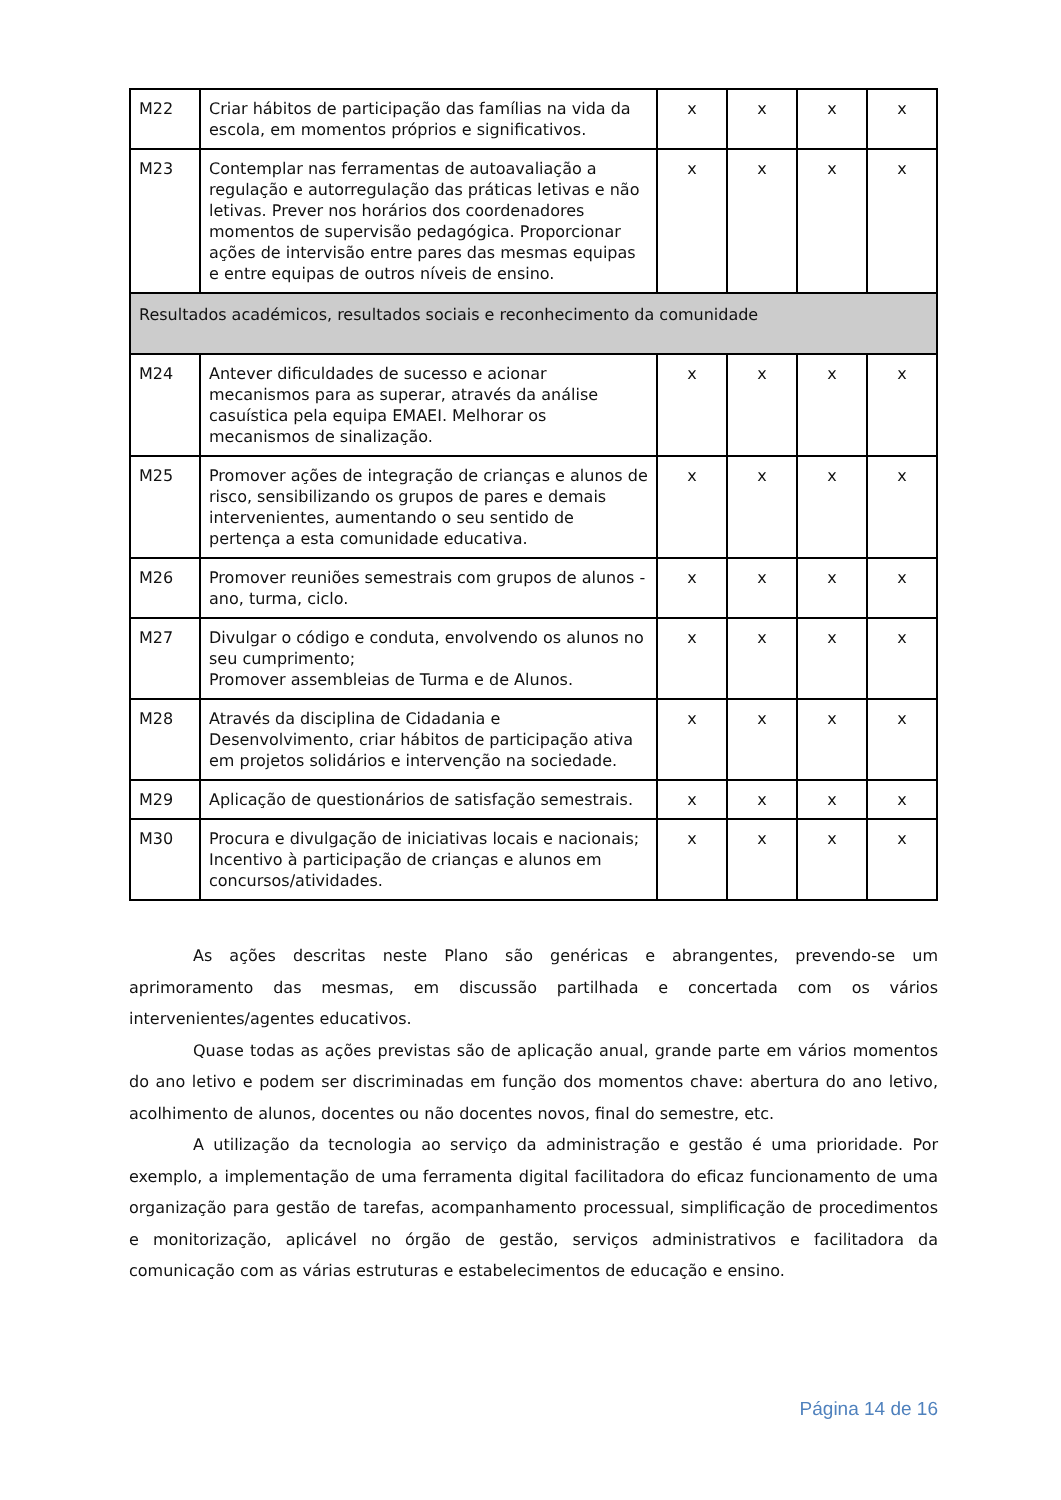| M22 | Criar hábitos de participação das famílias na vida da escola, em momentos próprios e significativos. | x | x | x | x |
| M23 | Contemplar nas ferramentas de autoavaliação a regulação e autorregulação das práticas letivas e não letivas. Prever nos horários dos coordenadores momentos de supervisão pedagógica. Proporcionar ações de intervisão entre pares das mesmas equipas e entre equipas de outros níveis de ensino. | x | x | x | x |
| Resultados académicos, resultados sociais e reconhecimento da comunidade | | | | | |
| M24 | Antever dificuldades de sucesso e acionar mecanismos para as superar, através da análise casuística pela equipa EMAEI. Melhorar os mecanismos de sinalização. | x | x | x | x |
| M25 | Promover ações de integração de crianças e alunos de risco, sensibilizando os grupos de pares e demais intervenientes, aumentando o seu sentido de pertença a esta comunidade educativa. | x | x | x | x |
| M26 | Promover reuniões semestrais com grupos de alunos - ano, turma, ciclo. | x | x | x | x |
| M27 | Divulgar o código e conduta, envolvendo os alunos no seu cumprimento; Promover assembleias de Turma e de Alunos. | x | x | x | x |
| M28 | Através da disciplina de Cidadania e Desenvolvimento, criar hábitos de participação ativa em projetos solidários e intervenção na sociedade. | x | x | x | x |
| M29 | Aplicação de questionários de satisfação semestrais. | x | x | x | x |
| M30 | Procura e divulgação de iniciativas locais e nacionais; Incentivo à participação de crianças e alunos em concursos/atividades. | x | x | x | x |
As ações descritas neste Plano são genéricas e abrangentes, prevendo-se um aprimoramento das mesmas, em discussão partilhada e concertada com os vários intervenientes/agentes educativos.
Quase todas as ações previstas são de aplicação anual, grande parte em vários momentos do ano letivo e podem ser discriminadas em função dos momentos chave: abertura do ano letivo, acolhimento de alunos, docentes ou não docentes novos, final do semestre, etc.
A utilização da tecnologia ao serviço da administração e gestão é uma prioridade. Por exemplo, a implementação de uma ferramenta digital facilitadora do eficaz funcionamento de uma organização para gestão de tarefas, acompanhamento processual, simplificação de procedimentos e monitorização, aplicável no órgão de gestão, serviços administrativos e facilitadora da comunicação com as várias estruturas e estabelecimentos de educação e ensino.
Página 14 de 16